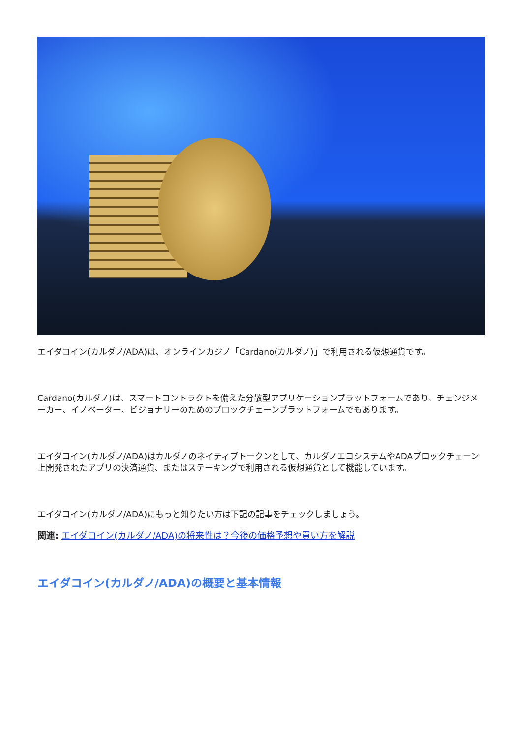エイダコイン(カルダノ/ADA)は、オンラインカジノ「Cardano(カルダノ)」で利用される仮想通貨です。
Cardano(カルダノ)は、スマートコントラクトを備えた分散型アプリケーションプラットフォームであり、チェンジメーカー、イノベーター、ビジョナリーのためのブロックチェーンプラットフォームでもあります。
エイダコイン(カルダノ/ADA)はカルダノのネイティブトークンとして、カルダノエコシステムやADAブロックチェーン上開発されたアプリの決済通貨、またはステーキングで利用される仮想通貨として機能しています。
エイダコイン(カルダノ/ADA)にもっと知りたい方は下記の記事をチェックしましょう。
関連: エイダコイン(カルダノ/ADA)の将来性は？今後の価格予想や買い方を解説
エイダコイン(カルダノ/ADA)の概要と基本情報